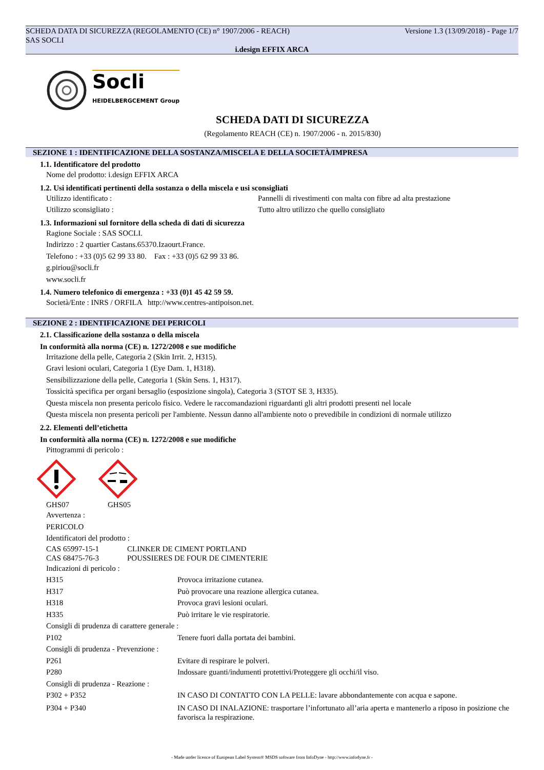SCHEDA DATA DI SICUREZZA (REGOLAMENTO (CE) n° 1907/2006 - REACH) Versione 1.3 (13/09/2018) - Page 1/7
SAS SOCLI
i.design EFFIX ARCA
Socli
HEIDELBERGCEMENT Group
SCHEDA DATI DI SICUREZZA
(Regolamento REACH (CE) n. 1907/2006 - n. 2015/830)
SEZIONE 1 : IDENTIFICAZIONE DELLA SOSTANZA/MISCELA E DELLA SOCIETÀ/IMPRESA
1.1. Identificatore del prodotto
Nome del prodotto: i.design EFFIX ARCA
1.2. Usi identificati pertinenti della sostanza o della miscela e usi sconsigliati
Utilizzo identificato : Pannelli di rivestimenti con malta con fibre ad alta prestazione
Utilizzo sconsigliato : Tutto altro utilizzo che quello consigliato
1.3. Informazioni sul fornitore della scheda di dati di sicurezza
Ragione Sociale : SAS SOCLI.
Indirizzo : 2 quartier Castans.65370.Izaourt.France.
Telefono : +33 (0)5 62 99 33 80. Fax : +33 (0)5 62 99 33 86.
g.piriou@socli.fr
www.socli.fr
1.4. Numero telefonico di emergenza : +33 (0)1 45 42 59 59.
Società/Ente : INRS / ORFILA http://www.centres-antipoison.net.
SEZIONE 2 : IDENTIFICAZIONE DEI PERICOLI
2.1. Classificazione della sostanza o della miscela
In conformità alla norma (CE) n. 1272/2008 e sue modifiche
Irritazione della pelle, Categoria 2 (Skin Irrit. 2, H315).
Gravi lesioni oculari, Categoria 1 (Eye Dam. 1, H318).
Sensibilizzazione della pelle, Categoria 1 (Skin Sens. 1, H317).
Tossicità specifica per organi bersaglio (esposizione singola), Categoria 3 (STOT SE 3, H335).
Questa miscela non presenta pericolo fisico. Vedere le raccomandazioni riguardanti gli altri prodotti presenti nel locale
Questa miscela non presenta pericoli per l'ambiente. Nessun danno all'ambiente noto o prevedibile in condizioni di normale utilizzo
2.2. Elementi dell’etichetta
In conformità alla norma (CE) n. 1272/2008 e sue modifiche
Pittogrammi di pericolo :
GHS07 GHS05
Avvertenza :
PERICOLO
Identificatori del prodotto :
CAS 65997-15-1 CLINKER DE CIMENT PORTLAND
CAS 68475-76-3 POUSSIERES DE FOUR DE CIMENTERIE
Indicazioni di pericolo :
H315 Provoca irritazione cutanea.
H317 Può provocare una reazione allergica cutanea.
H318 Provoca gravi lesioni oculari.
H335 Può irritare le vie respiratorie.
Consigli di prudenza di carattere generale :
P102 Tenere fuori dalla portata dei bambini.
Consigli di prudenza - Prevenzione :
P261 Evitare di respirare le polveri.
P280 Indossare guanti/indumenti protettivi/Proteggere gli occhi/il viso.
Consigli di prudenza - Reazione :
P302 + P352 IN CASO DI CONTATTO CON LA PELLE: lavare abbondantemente con acqua e sapone.
P304 + P340 IN CASO DI INALAZIONE: trasportare l’infortunato all’aria aperta e mantenerlo a riposo in posizione che favorisca la respirazione.
- Made under licence of European Label System® MSDS software from InfoDyne - http://www.infodyne.fr -